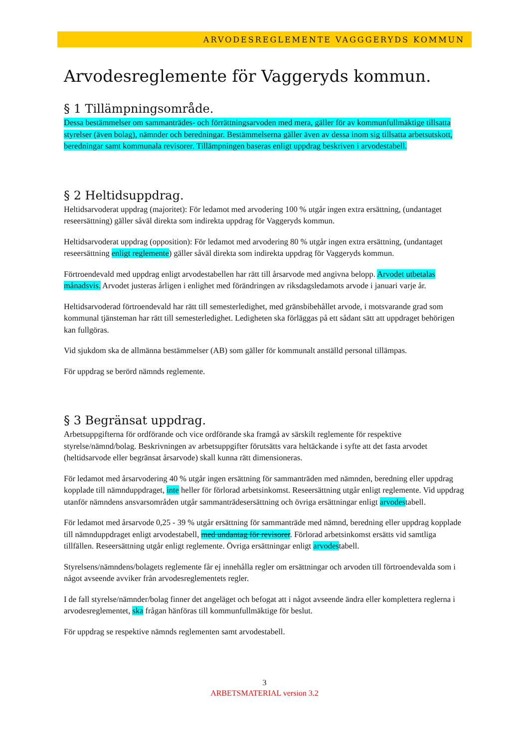ARVODESREGLEMENTE VAGGGERYDS KOMMUN
Arvodesreglemente för Vaggeryds kommun.
§ 1 Tillämpningsområde.
Dessa bestämmelser om sammanträdes- och förrättningsarvoden med mera, gäller för av kommunfullmäktige tillsatta styrelser (även bolag), nämnder och beredningar. Bestämmelserna gäller även av dessa inom sig tillsatta arbetsutskott, beredningar samt kommunala revisorer. Tillämpningen baseras enligt uppdrag beskriven i arvodestabell.
§ 2 Heltidsuppdrag.
Heltidsarvoderat uppdrag (majoritet): För ledamot med arvodering 100 % utgår ingen extra ersättning, (undantaget reseersättning) gäller såväl direkta som indirekta uppdrag för Vaggeryds kommun.
Heltidsarvoderat uppdrag (opposition): För ledamot med arvodering 80 % utgår ingen extra ersättning, (undantaget reseersättning enligt reglemente) gäller såväl direkta som indirekta uppdrag för Vaggeryds kommun.
Förtroendevald med uppdrag enligt arvodestabellen har rätt till årsarvode med angivna belopp. Arvodet utbetalas månadsvis. Arvodet justeras årligen i enlighet med förändringen av riksdagsledamots arvode i januari varje år.
Heltidsarvoderad förtroendevald har rätt till semesterledighet, med gränsbibehållet arvode, i motsvarande grad som kommunal tjänsteman har rätt till semesterledighet. Ledigheten ska förläggas på ett sådant sätt att uppdraget behörigen kan fullgöras.
Vid sjukdom ska de allmänna bestämmelser (AB) som gäller för kommunalt anställd personal tillämpas.
För uppdrag se berörd nämnds reglemente.
§ 3 Begränsat uppdrag.
Arbetsuppgifterna för ordförande och vice ordförande ska framgå av särskilt reglemente för respektive styrelse/nämnd/bolag. Beskrivningen av arbetsuppgifter förutsätts vara heltäckande i syfte att det fasta arvodet (heltidsarvode eller begränsat årsarvode) skall kunna rätt dimensioneras.
För ledamot med årsarvodering 40 % utgår ingen ersättning för sammanträden med nämnden, beredning eller uppdrag kopplade till nämnduppdraget, inte heller för förlorad arbetsinkomst. Reseersättning utgår enligt reglemente. Vid uppdrag utanför nämndens ansvarsområden utgår sammanträdesersättning och övriga ersättningar enligt arvodestabell.
För ledamot med årsarvode 0,25 - 39 % utgår ersättning för sammanträde med nämnd, beredning eller uppdrag kopplade till nämnduppdraget enligt arvodestabell, med undantag för revisorer. Förlorad arbetsinkomst ersätts vid samtliga tillfällen. Reseersättning utgår enligt reglemente. Övriga ersättningar enligt arvodestabell.
Styrelsens/nämndens/bolagets reglemente får ej innehålla regler om ersättningar och arvoden till förtroendevalda som i något avseende avviker från arvodesreglementets regler.
I de fall styrelse/nämnder/bolag finner det angeläget och befogat att i något avseende ändra eller komplettera reglerna i arvodesreglementet, ska frågan hänföras till kommunfullmäktige för beslut.
För uppdrag se respektive nämnds reglementen samt arvodestabell.
3
ARBETSMATERIAL version 3.2